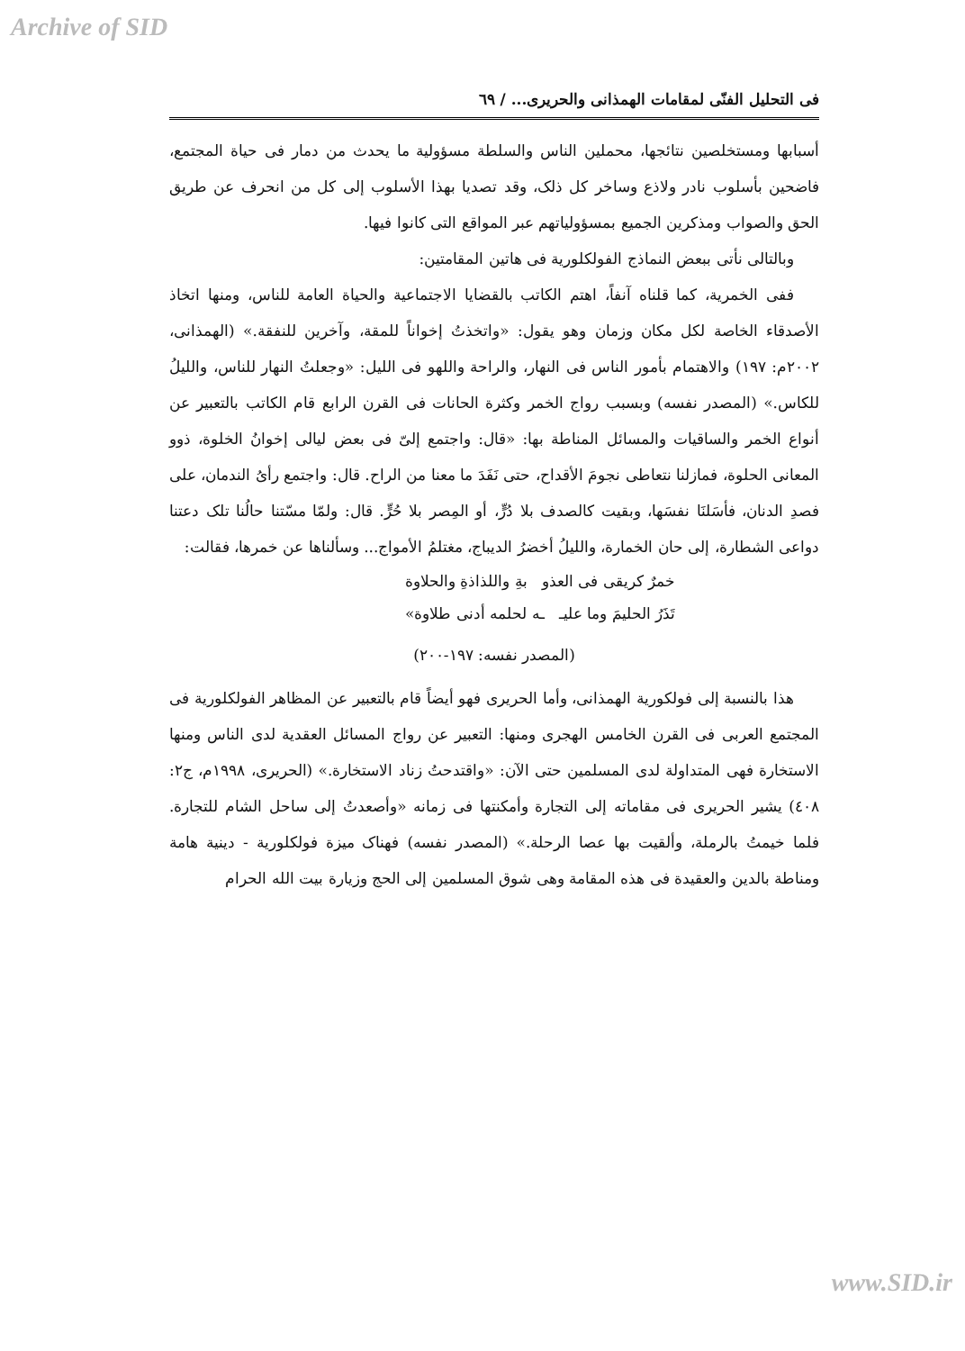Archive of SID
فی التحلیل الفنّی لمقامات الهمذانی والحریری... / ٦٩
أسبابها ومستخلصین نتائجها، محملین الناس والسلطة مسؤولیة ما یحدث من دمار فی حیاة المجتمع، فاضحین بأسلوب نادر ولاذع وساخر کل ذلک، وقد تصدیا بهذا الأسلوب إلی کل من انحرف عن طریق الحق والصواب ومذکرین الجمیع بمسؤولیاتهم عبر المواقع التی کانوا فیها.
وبالتالی نأتی ببعض النماذج الفولکلوریة فی هاتین المقامتین:
ففی الخمریة، کما قلناه آنفاً، اهتم الکاتب بالقضایا الاجتماعیة والحیاة العامة للناس، ومنها اتخاذ الأصدقاء الخاصة لکل مکان وزمان وهو یقول: «واتخذتُ إخواناً للمقة، وآخرین للنفقة.» (الهمذانی، ٢٠٠٢م: ١٩٧) والاهتمام بأمور الناس فی النهار، والراحة واللهو فی اللیل: «وجعلتُ النهار للناس، واللیلُ للکاس.» (المصدر نفسه) وبسبب رواج الخمر وکثرة الحانات فی القرن الرابع قام الکاتب بالتعبیر عن أنواع الخمر والساقیات والمسائل المناطة بها: «قال: واجتمع إلیّ فی بعض لیالی إخوانُ الخلوة، ذوو المعانی الحلوة، فمازلنا نتعاطی نجومَ الأقداح، حتی نَفَدَ ما معنا من الراح. قال: واجتمع رأیُ الندمان، علی فصدِ الدنان، فأسَلنَا نفسَها، وبقیت کالصدف بلا دُرٍّ، أو المِصر بلا حُرٍّ. قال: ولمّا مسّتنا حالُنا تلک دعتنا دواعی الشطارة، إلی حان الخمارة، واللیلُ أخضرُ الدیباج، مغتلمُ الأمواج... وسألناها عن خمرها، فقالت:
خمرٌ کریقی فی العذو بةِ واللذاذةِ والحلاوة
تَذَرُ الحلیمَ وما علیـ ـه لحلمه أدنی طلاوة»
(المصدر نفسه: ١٩٧-٢٠٠)
هذا بالنسبة إلی فولکوریة الهمذانی، وأما الحریری فهو أیضاً قام بالتعبیر عن المظاهر الفولکلوریة فی المجتمع العربی فی القرن الخامس الهجری ومنها: التعبیر عن رواج المسائل العقدیة لدی الناس ومنها الاستخارة فهی المتداولة لدی المسلمین حتی الآن: «واقتدحتُ زناد الاستخارة.» (الحریری، ١٩٩٨م، ج٢: ٤٠٨) یشیر الحریری فی مقاماته إلی التجارة وأمکنتها فی زمانه «وأصعدتُ إلی ساحل الشام للتجارة. فلما خیمتُ بالرملة، وألقیت بها عصا الرحلة.» (المصدر نفسه) فهناک میزة فولکلوریة - دینیة هامة ومناطة بالدین والعقیدة فی هذه المقامة وهی شوق المسلمین إلی الحج وزیارة بیت الله الحرام
www.SID.ir